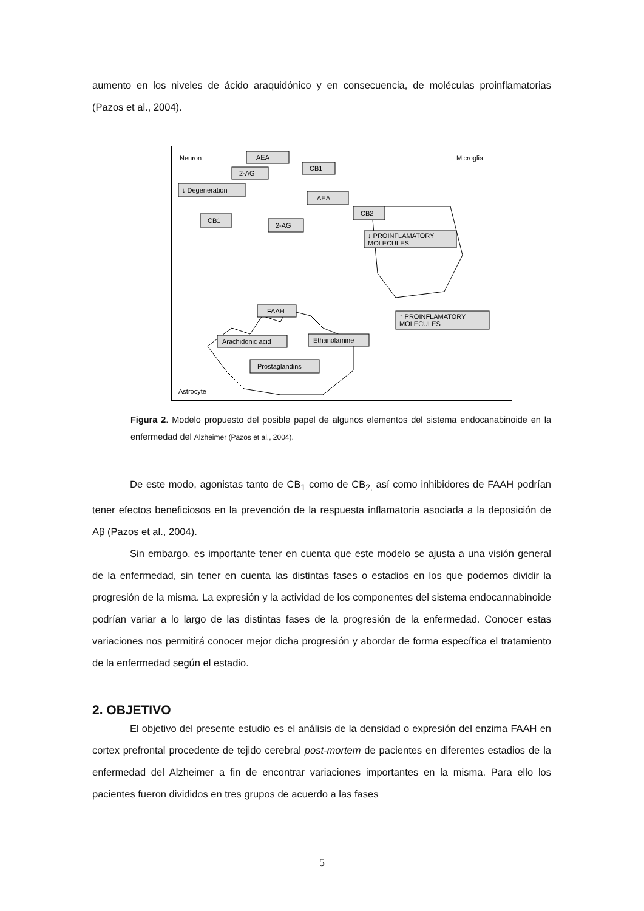aumento en los niveles de ácido araquidónico y en consecuencia, de moléculas proinflamatorias (Pazos et al., 2004).
Neuron
Microglia
Astrocyte
AEA
2-AG
CB1
↓ Degeneration
AEA
CB2
CB1
2-AG
↓ PROINFLAMATORY
MOLECULES
FAAH
Arachidonic acid
Ethanolamine
Prostaglandins
↑ PROINFLAMATORY
MOLECULES
Figura 2. Modelo propuesto del posible papel de algunos elementos del sistema endocanabinoide en la enfermedad del Alzheimer (Pazos et al., 2004).
De este modo, agonistas tanto de CB<sub>1</sub> como de CB<sub>2,</sub> así como inhibidores de FAAH podrían tener efectos beneficiosos en la prevención de la respuesta inflamatoria asociada a la deposición de Aβ (Pazos et al., 2004).
Sin embargo, es importante tener en cuenta que este modelo se ajusta a una visión general de la enfermedad, sin tener en cuenta las distintas fases o estadios en los que podemos dividir la progresión de la misma. La expresión y la actividad de los componentes del sistema endocannabinoide podrían variar a lo largo de las distintas fases de la progresión de la enfermedad. Conocer estas variaciones nos permitirá conocer mejor dicha progresión y abordar de forma específica el tratamiento de la enfermedad según el estadio.
2. OBJETIVO
El objetivo del presente estudio es el análisis de la densidad o expresión del enzima FAAH en cortex prefrontal procedente de tejido cerebral post-mortem de pacientes en diferentes estadios de la enfermedad del Alzheimer a fin de encontrar variaciones importantes en la misma. Para ello los pacientes fueron divididos en tres grupos de acuerdo a las fases
5